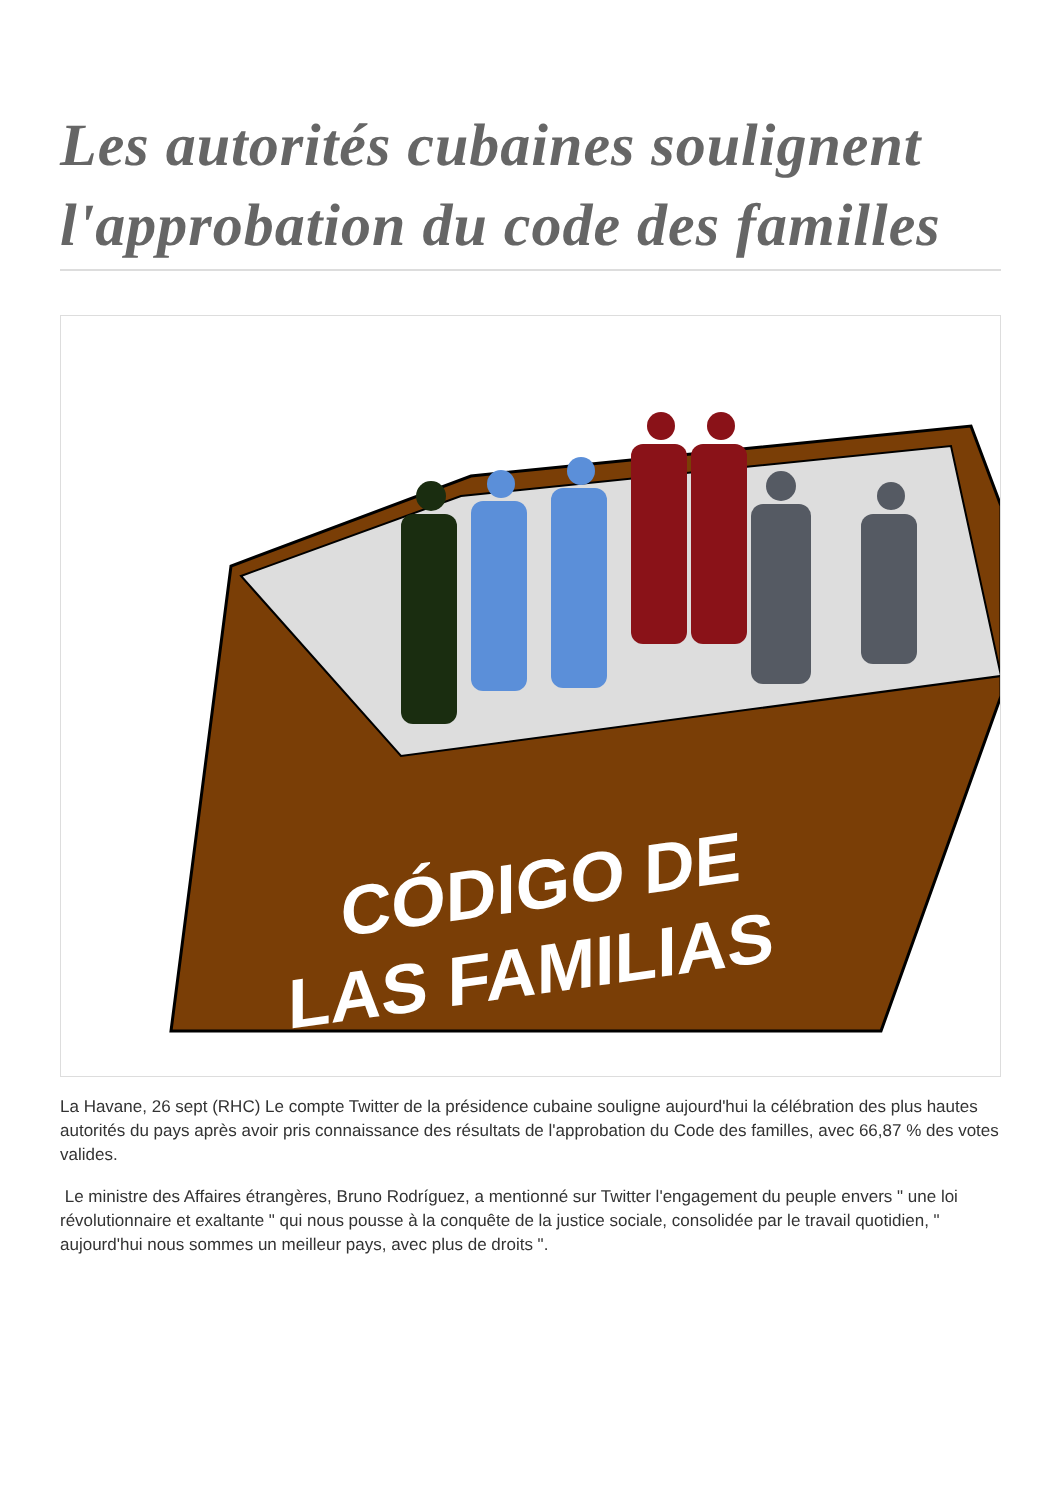Les autorités cubaines soulignent l'approbation du code des familles
CÓDIGO DE
LAS FAMILIAS
La Havane, 26 sept (RHC) Le compte Twitter de la présidence cubaine souligne aujourd'hui la célébration des plus hautes autorités du pays après avoir pris connaissance des résultats de l'approbation du Code des familles, avec 66,87 % des votes valides.
Le ministre des Affaires étrangères, Bruno Rodríguez, a mentionné sur Twitter l'engagement du peuple envers " une loi révolutionnaire et exaltante " qui nous pousse à la conquête de la justice sociale, consolidée par le travail quotidien, " aujourd'hui nous sommes un meilleur pays, avec plus de droits ".